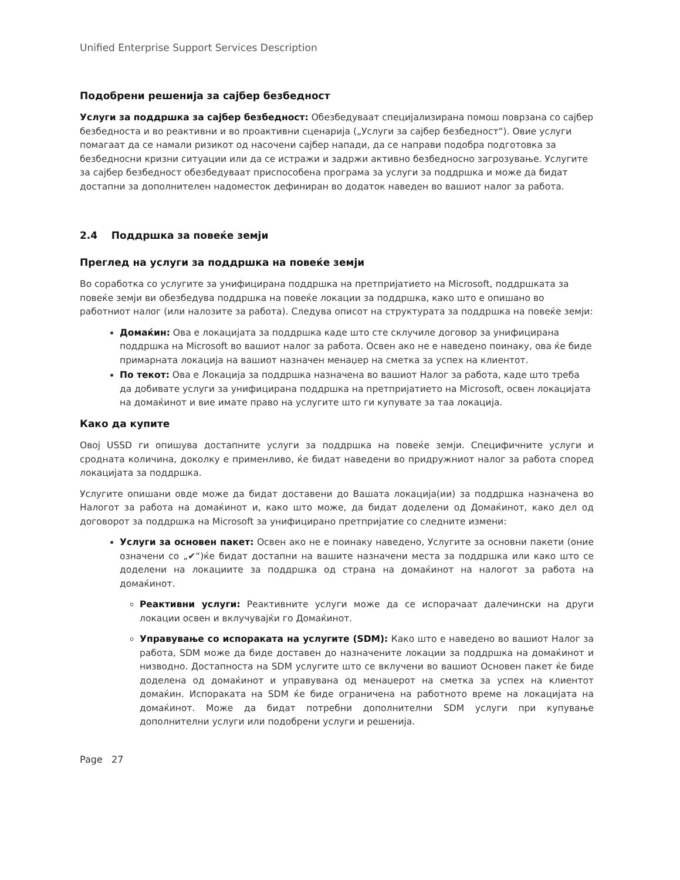Unified Enterprise Support Services Description
Подобрени решенија за сајбер безбедност
Услуги за поддршка за сајбер безбедност: Обезбедуваат специјализирана помош поврзана со сајбер безбедноста и во реактивни и во проактивни сценарија („Услуги за сајбер безбедност“). Овие услуги помагаат да се намали ризикот од насочени сајбер напади, да се направи подобра подготовка за безбедносни кризни ситуации или да се истражи и задржи активно безбедносно загрозување. Услугите за сајбер безбедност обезбедуваат приспособена програма за услуги за поддршка и може да бидат достапни за дополнителен надоместок дефиниран во додаток наведен во вашиот налог за работа.
2.4 Поддршка за повеќе земји
Преглед на услуги за поддршка на повеќе земји
Во соработка со услугите за унифицирана поддршка на претпријатието на Microsoft, поддршката за повеќе земји ви обезбедува поддршка на повеќе локации за поддршка, како што е опишано во работниот налог (или налозите за работа). Следува описот на структурата за поддршка на повеќе земји:
Домаќин: Ова е локацијата за поддршка каде што сте склучиле договор за унифицирана поддршка на Microsoft во вашиот налог за работа. Освен ако не е наведено поинаку, ова ќе биде примарната локација на вашиот назначен менаџер на сметка за успех на клиентот.
По текот: Ова е Локација за поддршка назначена во вашиот Налог за работа, каде што треба да добивате услуги за унифицирана поддршка на претпријатието на Microsoft, освен локацијата на домаќинот и вие имате право на услугите што ги купувате за таа локација.
Како да купите
Овој USSD ги опишува достапните услуги за поддршка на повеќе земји. Специфичните услуги и сродната количина, доколку е применливо, ќе бидат наведени во придружниот налог за работа според локацијата за поддршка.
Услугите опишани овде може да бидат доставени до Вашата локација(ии) за поддршка назначена во Налогот за работа на домаќинот и, како што може, да бидат доделени од Домаќинот, како дел од договорот за поддршка на Microsoft за унифицирано претпријатие со следните измени:
Услуги за основен пакет: Освен ако не е поинаку наведено, Услугите за основни пакети (оние означени со „✔“)ќе бидат достапни на вашите назначени места за поддршка или како што се доделени на локациите за поддршка од страна на домаќинот на налогот за работа на домаќинот.
Реактивни услуги: Реактивните услуги може да се испорачаат далечински на други локации освен и вклучувајќи го Домаќинот.
Управување со испораката на услугите (SDM): Како што е наведено во вашиот Налог за работа, SDM може да биде доставен до назначените локации за поддршка на домаќинот и низводно. Достапноста на SDM услугите што се вклучени во вашиот Основен пакет ќе биде доделена од домаќинот и управувана од менаџерот на сметка за успех на клиентот домаќин. Испораката на SDM ќе биде ограничена на работното време на локацијата на домаќинот. Може да бидат потребни дополнителни SDM услуги при купување дополнителни услуги или подобрени услуги и решенија.
Page 27